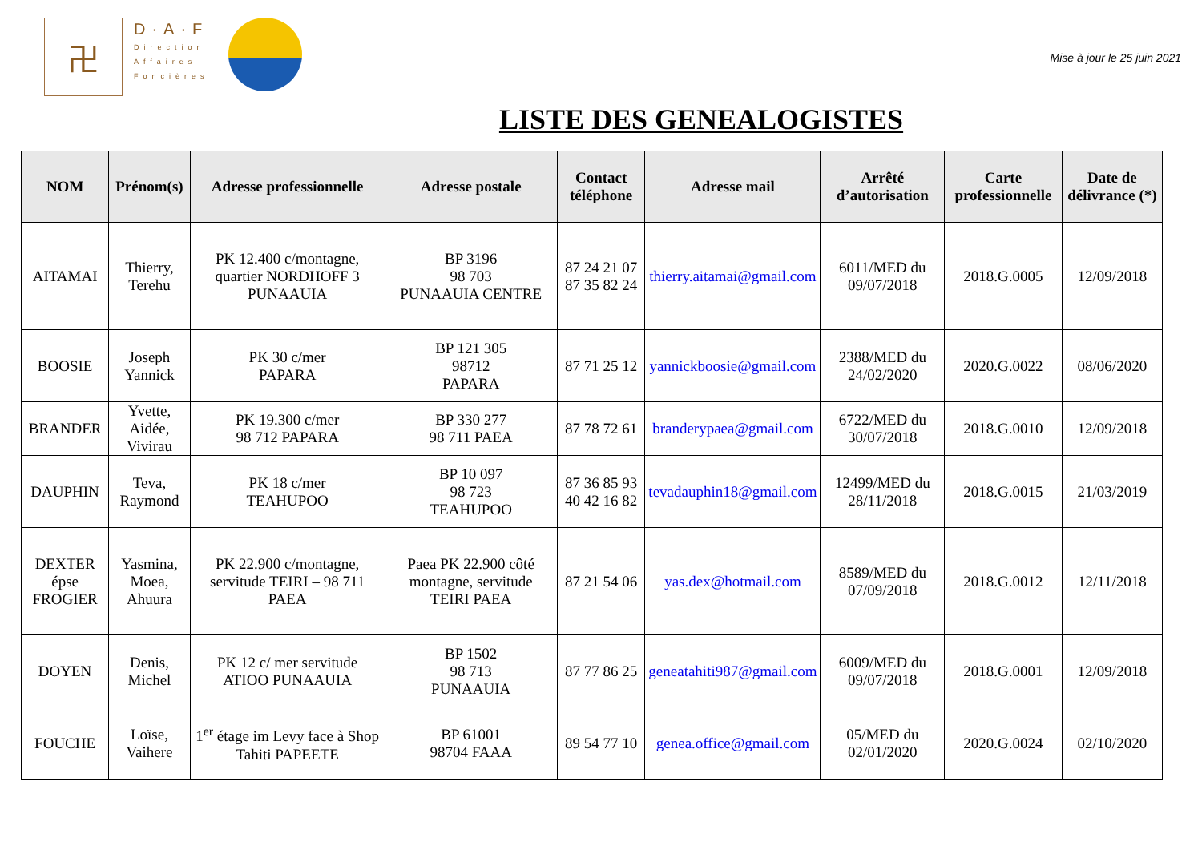卍
D·A·F
Direction
Affaires
Foncières
Mise à jour le 25 juin 2021
LISTE DES GENEALOGISTES
| NOM | Prénom(s) | Adresse professionnelle | Adresse postale | Contact téléphone | Adresse mail | Arrêté d’autorisation | Carte professionnelle | Date de délivrance (*) |
| --- | --- | --- | --- | --- | --- | --- | --- | --- |
| AITAMAI | Thierry, Terehu | PK 12.400 c/montagne, quartier NORDHOFF 3 PUNAAUIA | BP 3196 98 703 PUNAAUIA CENTRE | 87 24 21 07 87 35 82 24 | thierry.aitamai@gmail.com | 6011/MED du 09/07/2018 | 2018.G.0005 | 12/09/2018 |
| BOOSIE | Joseph Yannick | PK 30 c/mer PAPARA | BP 121 305 98712 PAPARA | 87 71 25 12 | yannickboosie@gmail.com | 2388/MED du 24/02/2020 | 2020.G.0022 | 08/06/2020 |
| BRANDER | Yvette, Aidée, Vivirau | PK 19.300 c/mer 98 712 PAPARA | BP 330 277 98 711 PAEA | 87 78 72 61 | branderypaea@gmail.com | 6722/MED du 30/07/2018 | 2018.G.0010 | 12/09/2018 |
| DAUPHIN | Teva, Raymond | PK 18 c/mer TEAHUPOO | BP 10 097 98 723 TEAHUPOO | 87 36 85 93 40 42 16 82 | tevadauphin18@gmail.com | 12499/MED du 28/11/2018 | 2018.G.0015 | 21/03/2019 |
| DEXTER épse FROGIER | Yasmina, Moea, Ahuura | PK 22.900 c/montagne, servitude TEIRI – 98 711 PAEA | Paea PK 22.900 côté montagne, servitude TEIRI PAEA | 87 21 54 06 | yas.dex@hotmail.com | 8589/MED du 07/09/2018 | 2018.G.0012 | 12/11/2018 |
| DOYEN | Denis, Michel | PK 12 c/ mer servitude ATIOO PUNAAUIA | BP 1502 98 713 PUNAAUIA | 87 77 86 25 | geneatahiti987@gmail.com | 6009/MED du 09/07/2018 | 2018.G.0001 | 12/09/2018 |
| FOUCHE | Loïse, Vaihere | 1<sup>er</sup> étage im Levy face à Shop Tahiti PAPEETE | BP 61001 98704 FAAA | 89 54 77 10 | genea.office@gmail.com | 05/MED du 02/01/2020 | 2020.G.0024 | 02/10/2020 |